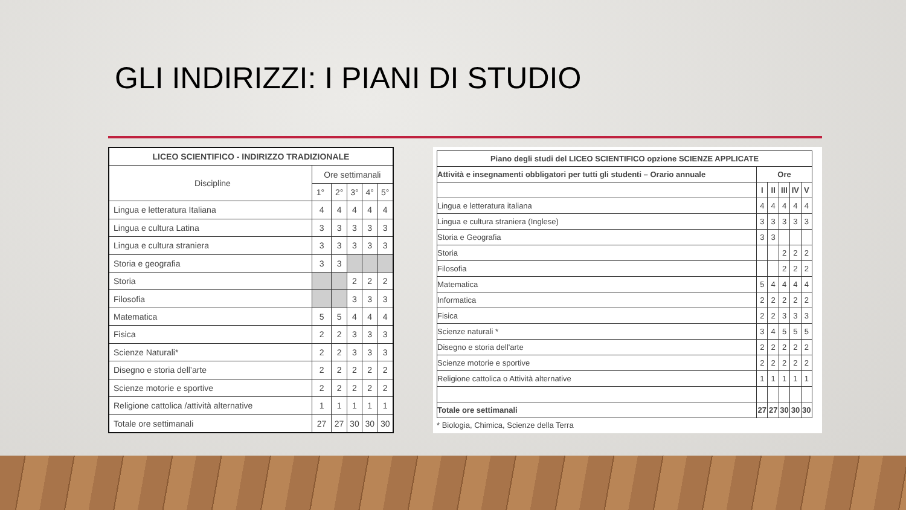GLI INDIRIZZI: I PIANI DI STUDIO
| LICEO SCIENTIFICO - INDIRIZZO TRADIZIONALE | | | | | |
| --- | --- | --- | --- | --- | --- |
| Discipline | Ore settimanali | | | | |
| | 1° | 2° | 3° | 4° | 5° |
| Lingua e letteratura Italiana | 4 | 4 | 4 | 4 | 4 |
| Lingua e cultura Latina | 3 | 3 | 3 | 3 | 3 |
| Lingua e cultura straniera | 3 | 3 | 3 | 3 | 3 |
| Storia e geografia | 3 | 3 | | | |
| Storia | | | 2 | 2 | 2 |
| Filosofia | | | 3 | 3 | 3 |
| Matematica | 5 | 5 | 4 | 4 | 4 |
| Fisica | 2 | 2 | 3 | 3 | 3 |
| Scienze Naturali* | 2 | 2 | 3 | 3 | 3 |
| Disegno e storia dell’arte | 2 | 2 | 2 | 2 | 2 |
| Scienze motorie e sportive | 2 | 2 | 2 | 2 | 2 |
| Religione cattolica /attività alternative | 1 | 1 | 1 | 1 | 1 |
| Totale ore settimanali | 27 | 27 | 30 | 30 | 30 |
| Piano degli studi del LICEO SCIENTIFICO opzione SCIENZE APPLICATE | | | | | |
| --- | --- | --- | --- | --- | --- |
| Attività e insegnamenti obbligatori per tutti gli studenti – Orario annuale | Ore | | | | |
| | I | II | III | IV | V |
| Lingua e letteratura italiana | 4 | 4 | 4 | 4 | 4 |
| Lingua e cultura straniera (Inglese) | 3 | 3 | 3 | 3 | 3 |
| Storia e Geografia | 3 | 3 | | | |
| Storia | | | 2 | 2 | 2 |
| Filosofia | | | 2 | 2 | 2 |
| Matematica | 5 | 4 | 4 | 4 | 4 |
| Informatica | 2 | 2 | 2 | 2 | 2 |
| Fisica | 2 | 2 | 3 | 3 | 3 |
| Scienze naturali * | 3 | 4 | 5 | 5 | 5 |
| Disegno e storia dell'arte | 2 | 2 | 2 | 2 | 2 |
| Scienze motorie e sportive | 2 | 2 | 2 | 2 | 2 |
| Religione cattolica o Attività alternative | 1 | 1 | 1 | 1 | 1 |
| Totale ore settimanali | 27 | 27 | 30 | 30 | 30 |
* Biologia, Chimica, Scienze della Terra